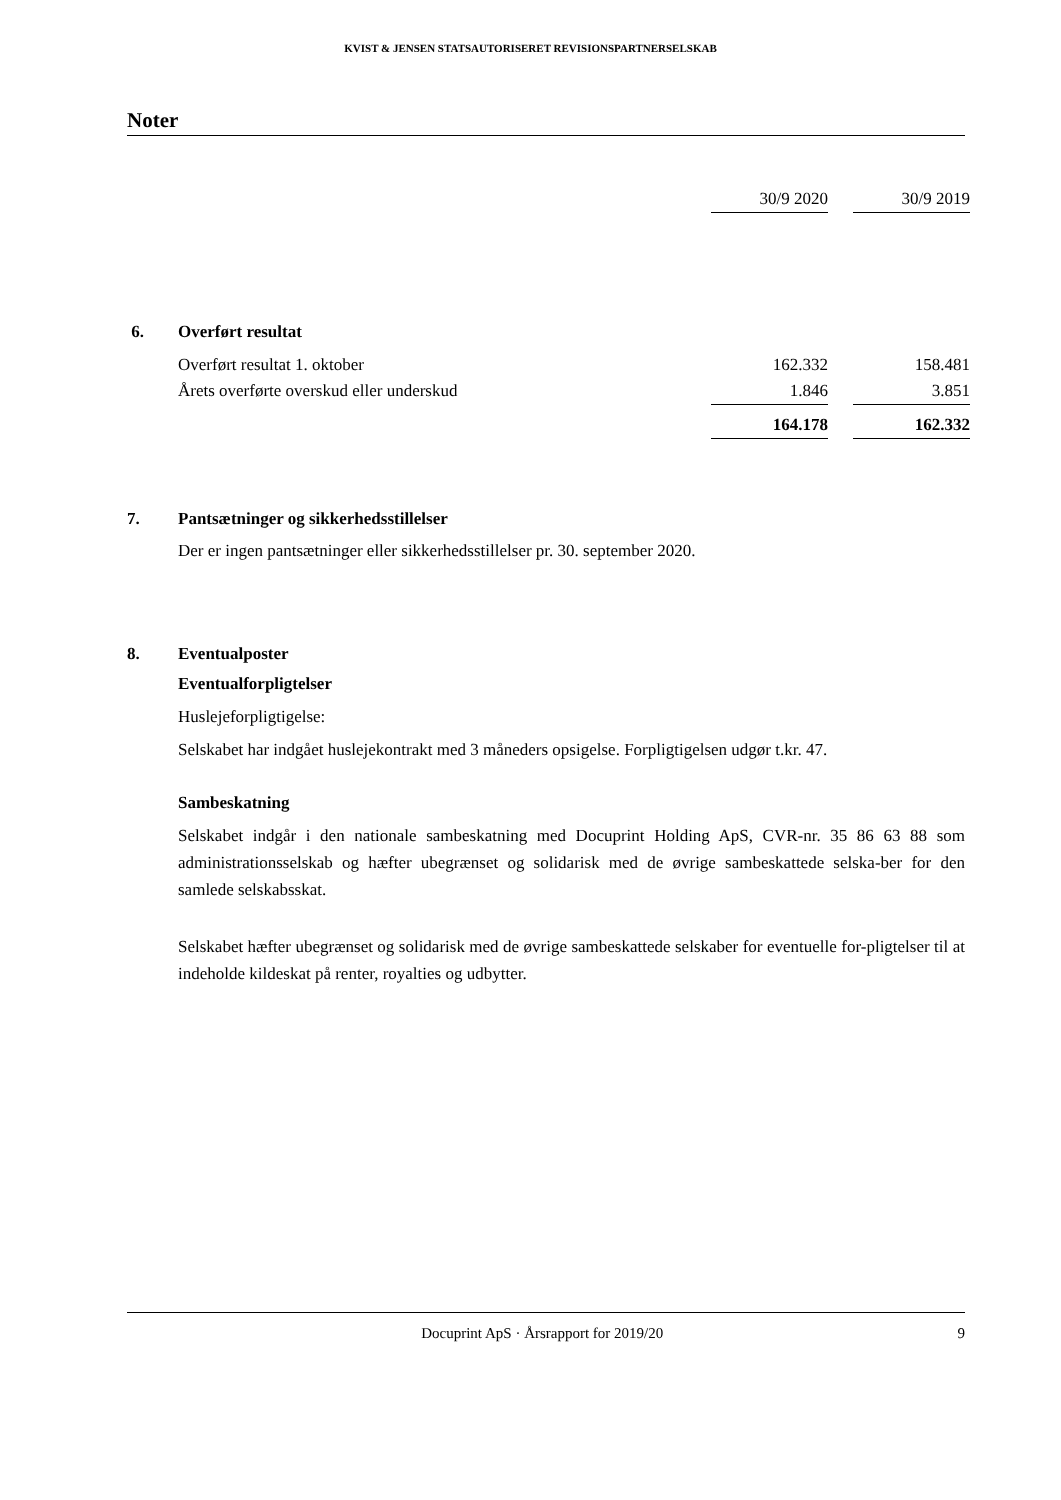KVIST & JENSEN STATSAUTORISERET REVISIONSPARTNERSELSKAB
Noter
| | 30/9 2020 | | 30/9 2019 |
| 6. Overført resultat | | | |
| Overført resultat 1. oktober | 162.332 | | 158.481 |
| Årets overførte overskud eller underskud | 1.846 | | 3.851 |
| | 164.178 | | 162.332 |
7. Pantsætninger og sikkerhedsstillelser
Der er ingen pantsætninger eller sikkerhedsstillelser pr. 30. september 2020.
8. Eventualposter
Eventualforpligtelser
Huslejeforpligtigelse:
Selskabet har indgået huslejekontrakt med 3 måneders opsigelse. Forpligtigelsen udgør t.kr. 47.
Sambeskatning
Selskabet indgår i den nationale sambeskatning med Docuprint Holding ApS, CVR-nr. 35 86 63 88 som administrationsselskab og hæfter ubegrænset og solidarisk med de øvrige sambeskattede selska-ber for den samlede selskabsskat.
Selskabet hæfter ubegrænset og solidarisk med de øvrige sambeskattede selskaber for eventuelle for-pligtelser til at indeholde kildeskat på renter, royalties og udbytter.
Docuprint ApS · Årsrapport for 2019/20 9